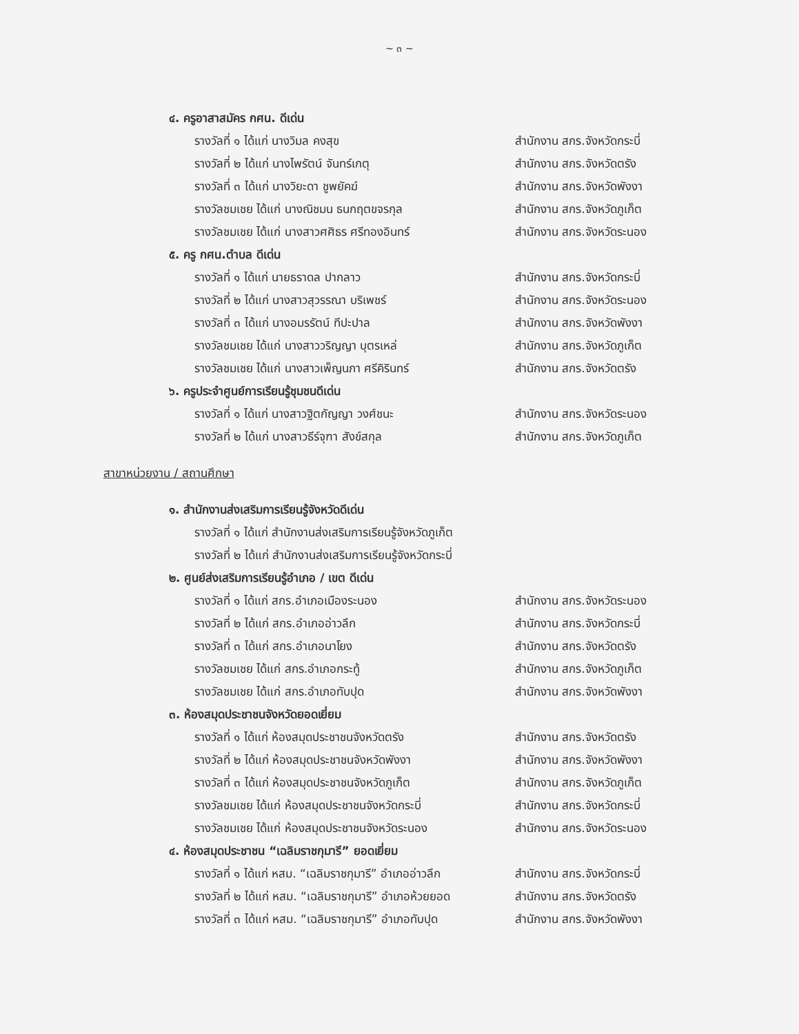~ ๓ ~
๔. ครูอาสาสมัคร กศน. ดีเด่น
รางวัลที่ ๑ ได้แก่ นางวิมล คงสุข สำนักงาน สกร.จังหวัดกระบี่
รางวัลที่ ๒ ได้แก่ นางไพรัตน์ จันทร์เกตุ สำนักงาน สกร.จังหวัดตรัง
รางวัลที่ ๓ ได้แก่ นางวิยะดา ชูพยัคฆ์ สำนักงาน สกร.จังหวัดพังงา
รางวัลชมเชย ได้แก่ นางณิชมน ธนกฤตขจรกุล สำนักงาน สกร.จังหวัดภูเก็ต
รางวัลชมเชย ได้แก่ นางสาวศศิธร ศรีทองอินทร์ สำนักงาน สกร.จังหวัดระนอง
๕. ครู กศน.ตำบล ดีเด่น
รางวัลที่ ๑ ได้แก่ นายธราดล ปากลาว สำนักงาน สกร.จังหวัดกระบี่
รางวัลที่ ๒ ได้แก่ นางสาวสุวรรณา บริเพชร์ สำนักงาน สกร.จังหวัดระนอง
รางวัลที่ ๓ ได้แก่ นางอมรรัตน์ ทีปะปาล สำนักงาน สกร.จังหวัดพังงา
รางวัลชมเชย ได้แก่ นางสาววริญญา บุตรเหล่ สำนักงาน สกร.จังหวัดภูเก็ต
รางวัลชมเชย ได้แก่ นางสาวเพ็ญนภา ศรีคิรินทร์ สำนักงาน สกร.จังหวัดตรัง
๖. ครูประจำศูนย์การเรียนรู้ชุมชนดีเด่น
รางวัลที่ ๑ ได้แก่ นางสาวฐิตกัญญา วงศ์ชนะ สำนักงาน สกร.จังหวัดระนอง
รางวัลที่ ๒ ได้แก่ นางสาวธีร์จุฑา สังข์สกุล สำนักงาน สกร.จังหวัดภูเก็ต
สาขาหน่วยงาน / สถานศึกษา
๑. สำนักงานส่งเสริมการเรียนรู้จังหวัดดีเด่น
รางวัลที่ ๑ ได้แก่ สำนักงานส่งเสริมการเรียนรู้จังหวัดภูเก็ต
รางวัลที่ ๒ ได้แก่ สำนักงานส่งเสริมการเรียนรู้จังหวัดกระบี่
๒. ศูนย์ส่งเสริมการเรียนรู้อำเภอ / เขต ดีเด่น
รางวัลที่ ๑ ได้แก่ สกร.อำเภอเมืองระนอง สำนักงาน สกร.จังหวัดระนอง
รางวัลที่ ๒ ได้แก่ สกร.อำเภออ่าวลึก สำนักงาน สกร.จังหวัดกระบี่
รางวัลที่ ๓ ได้แก่ สกร.อำเภอนาโยง สำนักงาน สกร.จังหวัดตรัง
รางวัลชมเชย ได้แก่ สกร.อำเภอกระทู้ สำนักงาน สกร.จังหวัดภูเก็ต
รางวัลชมเชย ได้แก่ สกร.อำเภอทับปุด สำนักงาน สกร.จังหวัดพังงา
๓. ห้องสมุดประชาชนจังหวัดยอดเยี่ยม
รางวัลที่ ๑ ได้แก่ ห้องสมุดประชาชนจังหวัดตรัง สำนักงาน สกร.จังหวัดตรัง
รางวัลที่ ๒ ได้แก่ ห้องสมุดประชาชนจังหวัดพังงา สำนักงาน สกร.จังหวัดพังงา
รางวัลที่ ๓ ได้แก่ ห้องสมุดประชาชนจังหวัดภูเก็ต สำนักงาน สกร.จังหวัดภูเก็ต
รางวัลชมเชย ได้แก่ ห้องสมุดประชาชนจังหวัดกระบี่ สำนักงาน สกร.จังหวัดกระบี่
รางวัลชมเชย ได้แก่ ห้องสมุดประชาชนจังหวัดระนอง สำนักงาน สกร.จังหวัดระนอง
๔. ห้องสมุดประชาชน “เฉลิมราชกุมารี” ยอดเยี่ยม
รางวัลที่ ๑ ได้แก่ หสม. “เฉลิมราชกุมารี” อำเภออ่าวลึก สำนักงาน สกร.จังหวัดกระบี่
รางวัลที่ ๒ ได้แก่ หสม. “เฉลิมราชกุมารี” อำเภอห้วยยอด สำนักงาน สกร.จังหวัดตรัง
รางวัลที่ ๓ ได้แก่ หสม. “เฉลิมราชกุมารี” อำเภอทับปุด สำนักงาน สกร.จังหวัดพังงา